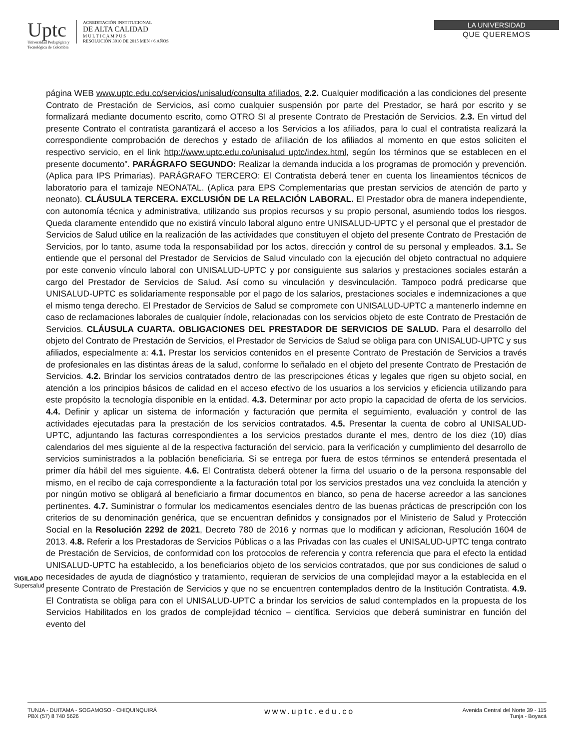Uptc
Universidad Pedagógica y
Tecnológica de Colombia
ACREDITACIÓN INSTITUCIONAL
DE ALTA CALIDAD
M U L T I C A M P U S
RESOLUCIÓN 3910 DE 2015 MEN / 6 AÑOS
LA UNIVERSIDAD
QUE QUEREMOS
página WEB www.uptc.edu.co/servicios/unisalud/consulta afiliados. 2.2. Cualquier modificación a las condiciones del presente Contrato de Prestación de Servicios, así como cualquier suspensión por parte del Prestador, se hará por escrito y se formalizará mediante documento escrito, como OTRO SI al presente Contrato de Prestación de Servicios. 2.3. En virtud del presente Contrato el contratista garantizará el acceso a los Servicios a los afiliados, para lo cual el contratista realizará la correspondiente comprobación de derechos y estado de afiliación de los afiliados al momento en que estos soliciten el respectivo servicio, en el link http://www.uptc.edu.co/unisalud uptc/index.html, según los términos que se establecen en el presente documento”. PARÁGRAFO SEGUNDO: Realizar la demanda inducida a los programas de promoción y prevención. (Aplica para IPS Primarias). PARÁGRAFO TERCERO: El Contratista deberá tener en cuenta los lineamientos técnicos de laboratorio para el tamizaje NEONATAL. (Aplica para EPS Complementarias que prestan servicios de atención de parto y neonato). CLÁUSULA TERCERA. EXCLUSIÓN DE LA RELACIÓN LABORAL. El Prestador obra de manera independiente, con autonomía técnica y administrativa, utilizando sus propios recursos y su propio personal, asumiendo todos los riesgos. Queda claramente entendido que no existirá vínculo laboral alguno entre UNISALUD-UPTC y el personal que el prestador de Servicios de Salud utilice en la realización de las actividades que constituyen el objeto del presente Contrato de Prestación de Servicios, por lo tanto, asume toda la responsabilidad por los actos, dirección y control de su personal y empleados. 3.1. Se entiende que el personal del Prestador de Servicios de Salud vinculado con la ejecución del objeto contractual no adquiere por este convenio vínculo laboral con UNISALUD-UPTC y por consiguiente sus salarios y prestaciones sociales estarán a cargo del Prestador de Servicios de Salud. Así como su vinculación y desvinculación. Tampoco podrá predicarse que UNISALUD-UPTC es solidariamente responsable por el pago de los salarios, prestaciones sociales e indemnizaciones a que el mismo tenga derecho. El Prestador de Servicios de Salud se compromete con UNISALUD-UPTC a mantenerlo indemne en caso de reclamaciones laborales de cualquier índole, relacionadas con los servicios objeto de este Contrato de Prestación de Servicios. CLÁUSULA CUARTA. OBLIGACIONES DEL PRESTADOR DE SERVICIOS DE SALUD. Para el desarrollo del objeto del Contrato de Prestación de Servicios, el Prestador de Servicios de Salud se obliga para con UNISALUD-UPTC y sus afiliados, especialmente a: 4.1. Prestar los servicios contenidos en el presente Contrato de Prestación de Servicios a través de profesionales en las distintas áreas de la salud, conforme lo señalado en el objeto del presente Contrato de Prestación de Servicios. 4.2. Brindar los servicios contratados dentro de las prescripciones éticas y legales que rigen su objeto social, en atención a los principios básicos de calidad en el acceso efectivo de los usuarios a los servicios y eficiencia utilizando para este propósito la tecnología disponible en la entidad. 4.3. Determinar por acto propio la capacidad de oferta de los servicios. 4.4. Definir y aplicar un sistema de información y facturación que permita el seguimiento, evaluación y control de las actividades ejecutadas para la prestación de los servicios contratados. 4.5. Presentar la cuenta de cobro al UNISALUD-UPTC, adjuntando las facturas correspondientes a los servicios prestados durante el mes, dentro de los diez (10) días calendarios del mes siguiente al de la respectiva facturación del servicio, para la verificación y cumplimiento del desarrollo de servicios suministrados a la población beneficiaria. Si se entrega por fuera de estos términos se entenderá presentada el primer día hábil del mes siguiente. 4.6. El Contratista deberá obtener la firma del usuario o de la persona responsable del mismo, en el recibo de caja correspondiente a la facturación total por los servicios prestados una vez concluida la atención y por ningún motivo se obligará al beneficiario a firmar documentos en blanco, so pena de hacerse acreedor a las sanciones pertinentes. 4.7. Suministrar o formular los medicamentos esenciales dentro de las buenas prácticas de prescripción con los criterios de su denominación genérica, que se encuentran definidos y consignados por el Ministerio de Salud y Protección Social en la Resolución 2292 de 2021, Decreto 780 de 2016 y normas que lo modifican y adicionan, Resolución 1604 de 2013. 4.8. Referir a los Prestadoras de Servicios Públicas o a las Privadas con las cuales el UNISALUD-UPTC tenga contrato de Prestación de Servicios, de conformidad con los protocolos de referencia y contra referencia que para el efecto la entidad UNISALUD-UPTC ha establecido, a los beneficiarios objeto de los servicios contratados, que por sus condiciones de salud o necesidades de ayuda de diagnóstico y tratamiento, requieran de servicios de una complejidad mayor a la establecida en el presente Contrato de Prestación de Servicios y que no se encuentren contemplados dentro de la Institución Contratista. 4.9. El Contratista se obliga para con el UNISALUD-UPTC a brindar los servicios de salud contemplados en la propuesta de los Servicios Habilitados en los grados de complejidad técnico – científica. Servicios que deberá suministrar en función del evento del
VIGILADO Supersalud
TUNJA - DUITAMA - SOGAMOSO - CHIQUINQUIRÁ
PBX (57) 8 740 5626
www.uptc.edu.co
Avenida Central del Norte 39 - 115
Tunja - Boyacá